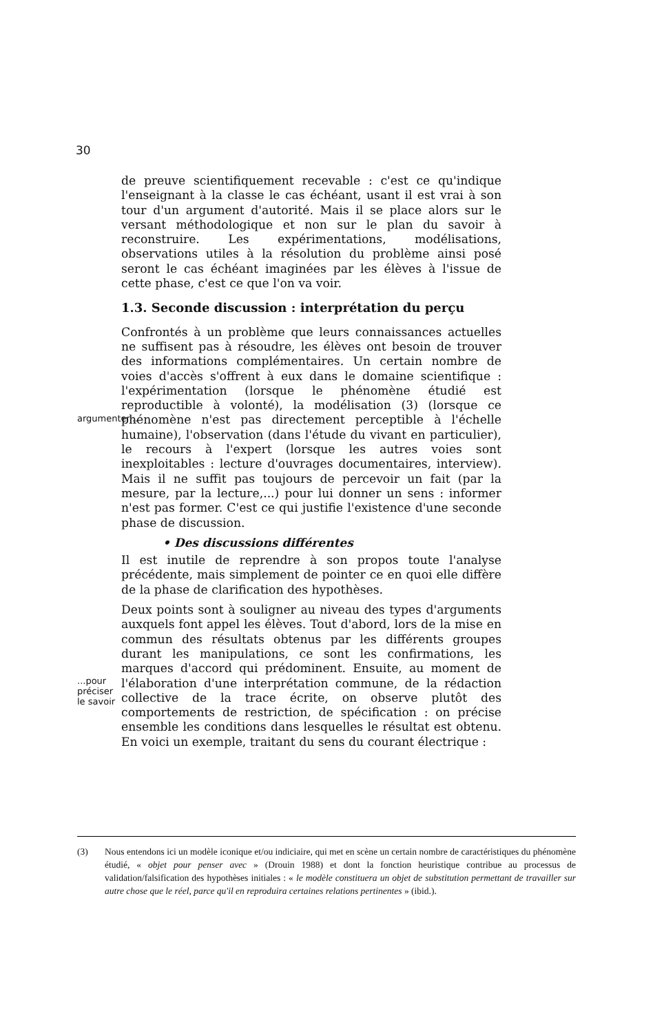30
de preuve scientifiquement recevable : c'est ce qu'indique l'enseignant à la classe le cas échéant, usant il est vrai à son tour d'un argument d'autorité. Mais il se place alors sur le versant méthodologique et non sur le plan du savoir à reconstruire. Les expérimentations, modélisations, observations utiles à la résolution du problème ainsi posé seront le cas échéant imaginées par les élèves à l'issue de cette phase, c'est ce que l'on va voir.
1.3. Seconde discussion : interprétation du perçu
argumenter...
Confrontés à un problème que leurs connaissances actuelles ne suffisent pas à résoudre, les élèves ont besoin de trouver des informations complémentaires. Un certain nombre de voies d'accès s'offrent à eux dans le domaine scientifique : l'expérimentation (lorsque le phénomène étudié est reproductible à volonté), la modélisation (3) (lorsque ce phénomène n'est pas directement perceptible à l'échelle humaine), l'observation (dans l'étude du vivant en particulier), le recours à l'expert (lorsque les autres voies sont inexploitables : lecture d'ouvrages documentaires, interview). Mais il ne suffit pas toujours de percevoir un fait (par la mesure, par la lecture,...) pour lui donner un sens : informer n'est pas former. C'est ce qui justifie l'existence d'une seconde phase de discussion.
• Des discussions différentes
Il est inutile de reprendre à son propos toute l'analyse précédente, mais simplement de pointer ce en quoi elle diffère de la phase de clarification des hypothèses.
...pour préciser le savoir
Deux points sont à souligner au niveau des types d'arguments auxquels font appel les élèves. Tout d'abord, lors de la mise en commun des résultats obtenus par les différents groupes durant les manipulations, ce sont les confirmations, les marques d'accord qui prédominent. Ensuite, au moment de l'élaboration d'une interprétation commune, de la rédaction collective de la trace écrite, on observe plutôt des comportements de restriction, de spécification : on précise ensemble les conditions dans lesquelles le résultat est obtenu. En voici un exemple, traitant du sens du courant électrique :
(3) Nous entendons ici un modèle iconique et/ou indiciaire, qui met en scène un certain nombre de caractéristiques du phénomène étudié, « objet pour penser avec » (Drouin 1988) et dont la fonction heuristique contribue au processus de validation/falsification des hypothèses initiales : « le modèle constituera un objet de substitution permettant de travailler sur autre chose que le réel, parce qu'il en reproduira certaines relations pertinentes » (ibid.).